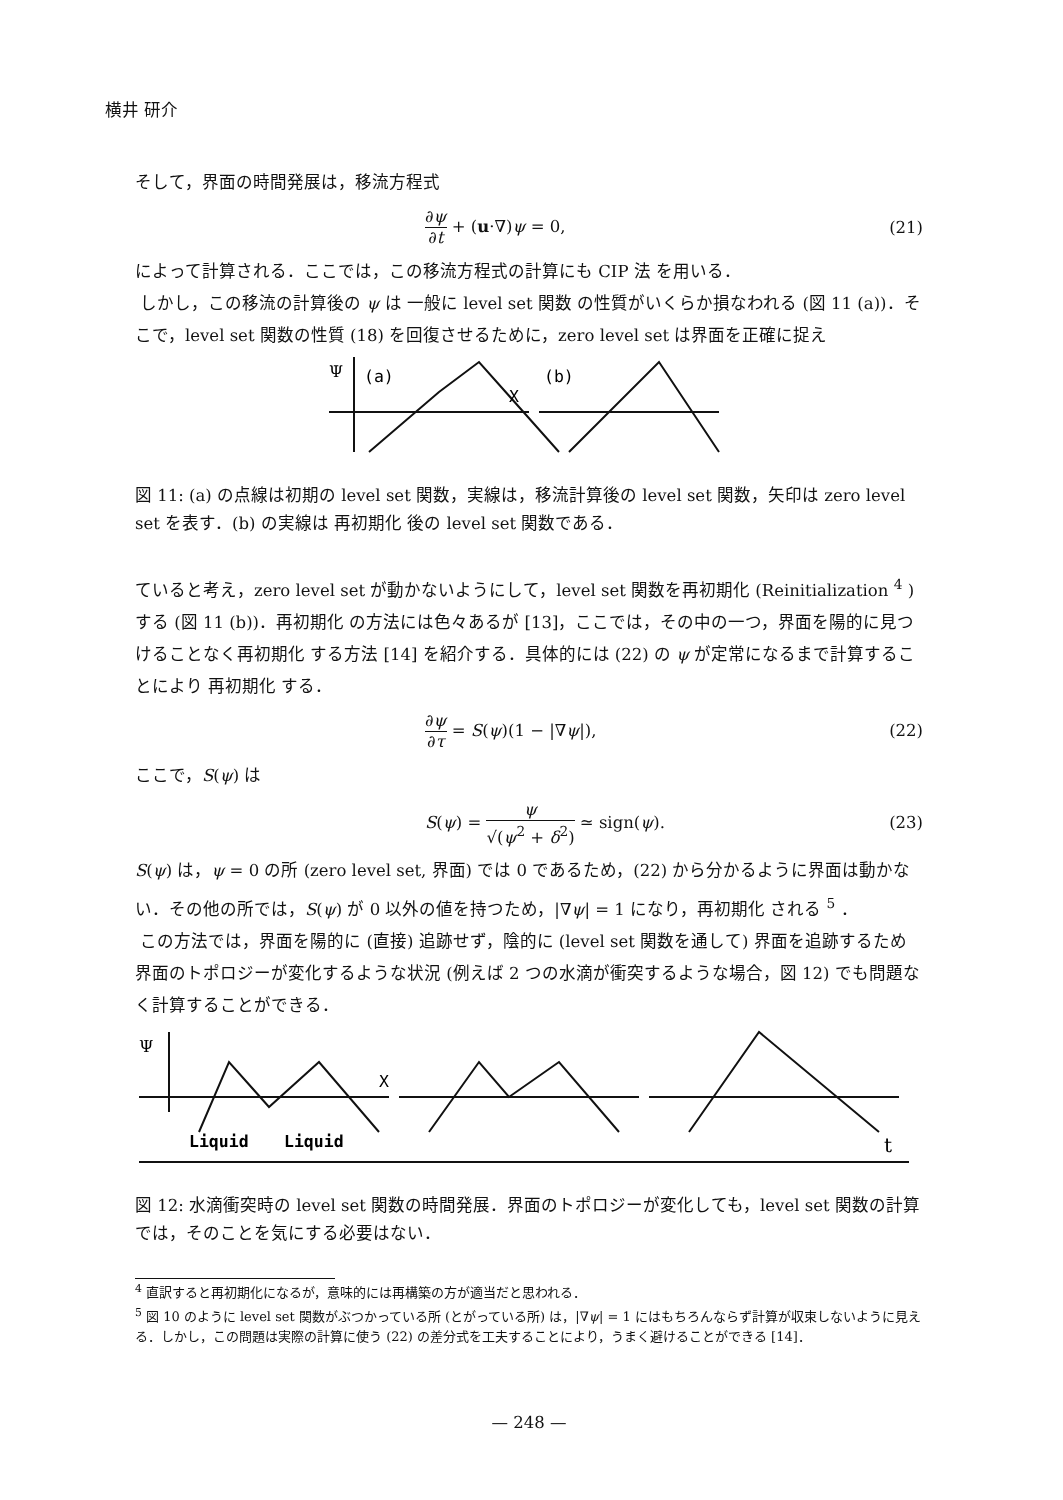横井 研介
そして，界面の時間発展は，移流方程式
∂ψ ∂t + (u·∇)ψ = 0, (21)
によって計算される．ここでは，この移流方程式の計算にも CIP 法 を用いる．
しかし，この移流の計算後の ψ は 一般に level set 関数 の性質がいくらか損なわれる (図 11 (a))．そこで，level set 関数の性質 (18) を回復させるために，zero level set は界面を正確に捉え
Ψ
(a)
X
(b)
図 11: (a) の点線は初期の level set 関数，実線は，移流計算後の level set 関数，矢印は zero level set を表す．(b) の実線は 再初期化 後の level set 関数である．
ていると考え，zero level set が動かないようにして，level set 関数を再初期化 (Reinitialization <sup>4</sup> ) する (図 11 (b))．再初期化 の方法には色々あるが [13]，ここでは，その中の一つ，界面を陽的に見つけることなく再初期化 する方法 [14] を紹介する．具体的には (22) の ψ が定常になるまで計算することにより 再初期化 する．
∂ψ ∂τ = S(ψ)(1 − |∇ψ|), (22)
ここで，S(ψ) は
S(ψ) = ψ √(ψ<sup>2</sup> + δ<sup>2</sup>) ≃ sign(ψ). (23)
S(ψ) は，ψ = 0 の所 (zero level set, 界面) では 0 であるため，(22) から分かるように界面は動かない．その他の所では，S(ψ) が 0 以外の値を持つため，|∇ψ| = 1 になり，再初期化 される <sup>5</sup> ．
この方法では，界面を陽的に (直接) 追跡せず，陰的に (level set 関数を通して) 界面を追跡するため界面のトポロジーが変化するような状況 (例えば 2 つの水滴が衝突するような場合，図 12) でも問題なく計算することができる．
Ψ
X
Liquid
Liquid
t
図 12: 水滴衝突時の level set 関数の時間発展．界面のトポロジーが変化しても，level set 関数の計算では，そのことを気にする必要はない．
<sup>4</sup> 直訳すると再初期化になるが，意味的には再構築の方が適当だと思われる．
<sup>5</sup> 図 10 のように level set 関数がぶつかっている所 (とがっている所) は，|∇ψ| = 1 にはもちろんならず計算が収束しないように見える．しかし，この問題は実際の計算に使う (22) の差分式を工夫することにより，うまく避けることができる [14]．
— 248 —